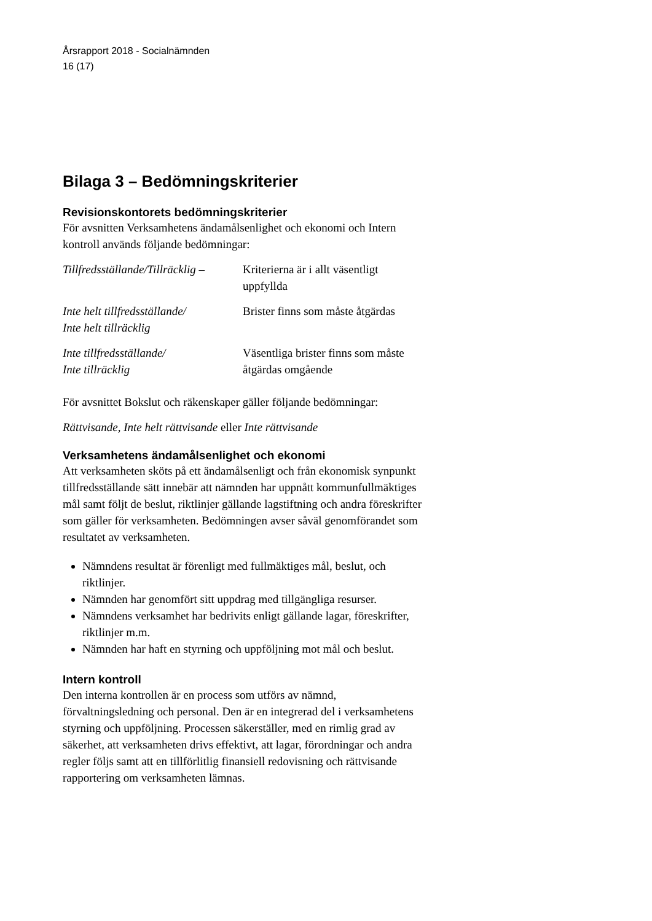Årsrapport 2018 - Socialnämnden
16 (17)
Bilaga 3 – Bedömningskriterier
Revisionskontorets bedömningskriterier
För avsnitten Verksamhetens ändamålsenlighet och ekonomi och Intern kontroll används följande bedömningar:
| Tillfredsställande/Tillräcklig – | Kriterierna är i allt väsentligt uppfyllda |
| Inte helt tillfredsställande/ Inte helt tillräcklig | Brister finns som måste åtgärdas |
| Inte tillfredsställande/ Inte tillräcklig | Väsentliga brister finns som måste åtgärdas omgående |
För avsnittet Bokslut och räkenskaper gäller följande bedömningar:
Rättvisande, Inte helt rättvisande eller Inte rättvisande
Verksamhetens ändamålsenlighet och ekonomi
Att verksamheten sköts på ett ändamålsenligt och från ekonomisk synpunkt tillfredsställande sätt innebär att nämnden har uppnått kommunfullmäktiges mål samt följt de beslut, riktlinjer gällande lagstiftning och andra föreskrifter som gäller för verksamheten. Bedömningen avser såväl genomförandet som resultatet av verksamheten.
Nämndens resultat är förenligt med fullmäktiges mål, beslut, och riktlinjer.
Nämnden har genomfört sitt uppdrag med tillgängliga resurser.
Nämndens verksamhet har bedrivits enligt gällande lagar, föreskrifter, riktlinjer m.m.
Nämnden har haft en styrning och uppföljning mot mål och beslut.
Intern kontroll
Den interna kontrollen är en process som utförs av nämnd, förvaltningsledning och personal. Den är en integrerad del i verksamhetens styrning och uppföljning. Processen säkerställer, med en rimlig grad av säkerhet, att verksamheten drivs effektivt, att lagar, förordningar och andra regler följs samt att en tillförlitlig finansiell redovisning och rättvisande rapportering om verksamheten lämnas.